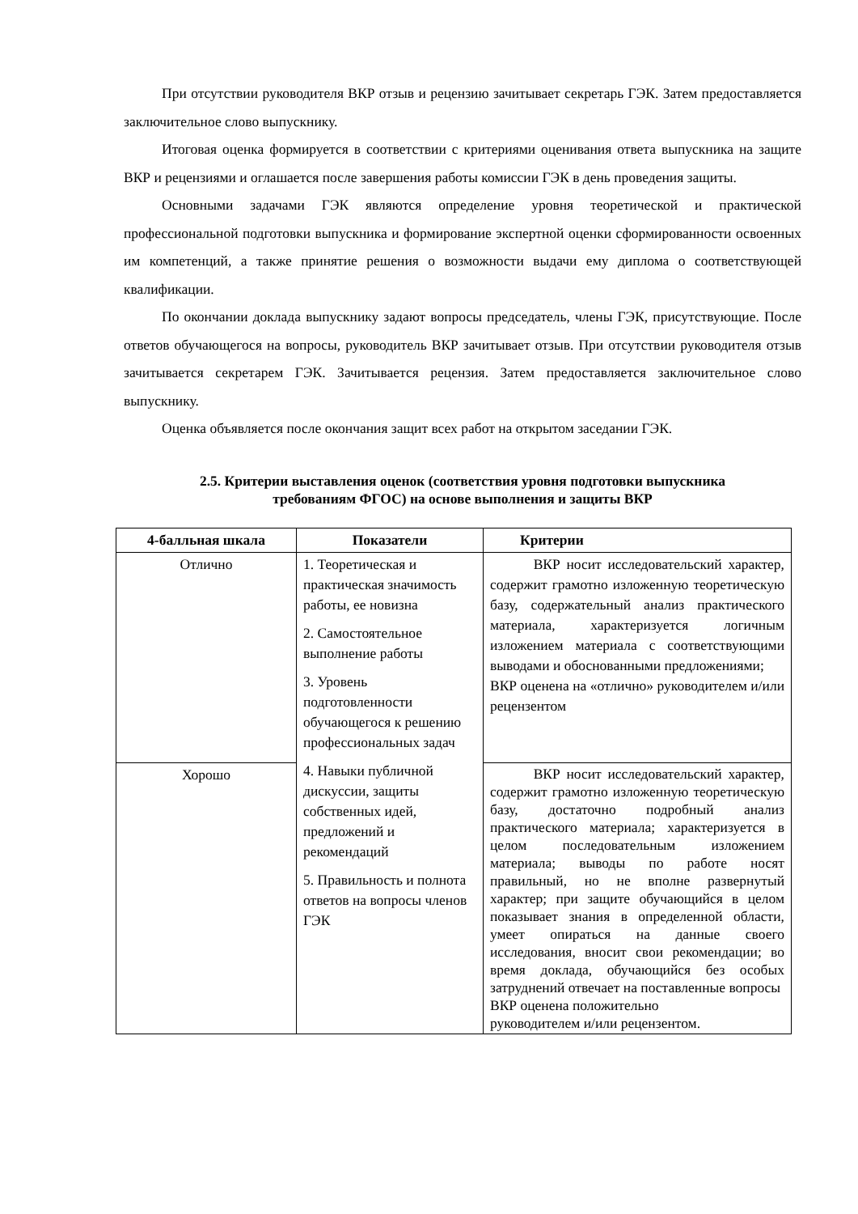При отсутствии руководителя ВКР отзыв и рецензию зачитывает секретарь ГЭК. Затем предоставляется заключительное слово выпускнику.
Итоговая оценка формируется в соответствии с критериями оценивания ответа выпускника на защите ВКР и рецензиями и оглашается после завершения работы комиссии ГЭК в день проведения защиты.
Основными задачами ГЭК являются определение уровня теоретической и практической профессиональной подготовки выпускника и формирование экспертной оценки сформированности освоенных им компетенций, а также принятие решения о возможности выдачи ему диплома о соответствующей квалификации.
По окончании доклада выпускнику задают вопросы председатель, члены ГЭК, присутствующие. После ответов обучающегося на вопросы, руководитель ВКР зачитывает отзыв. При отсутствии руководителя отзыв зачитывается секретарем ГЭК. Зачитывается рецензия. Затем предоставляется заключительное слово выпускнику.
Оценка объявляется после окончания защит всех работ на открытом заседании ГЭК.
2.5. Критерии выставления оценок (соответствия уровня подготовки выпускника
требованиям ФГОС) на основе выполнения и защиты ВКР
| 4-балльная шкала | Показатели | Критерии |
| --- | --- | --- |
| Отлично | 1. Теоретическая и практическая значимость работы, ее новизна 2. Самостоятельное выполнение работы 3. Уровень подготовленности обучающегося к решению профессиональных задач 4. Навыки публичной дискуссии, защиты собственных идей, предложений и рекомендаций 5. Правильность и полнота ответов на вопросы членов ГЭК | ВКР носит исследовательский характер, содержит грамотно изложенную теоретическую базу, содержательный анализ практического материала, характеризуется логичным изложением материала с соответствующими выводами и обоснованными предложениями; ВКР оценена на «отлично» руководителем и/или рецензентом |
| Хорошо | | ВКР носит исследовательский характер, содержит грамотно изложенную теоретическую базу, достаточно подробный анализ практического материала; характеризуется в целом последовательным изложением материала; выводы по работе носят правильный, но не вполне развернутый характер; при защите обучающийся в целом показывает знания в определенной области, умеет опираться на данные своего исследования, вносит свои рекомендации; во время доклада, обучающийся без особых затруднений отвечает на поставленные вопросы ВКР оценена положительно руководителем и/или рецензентом. |